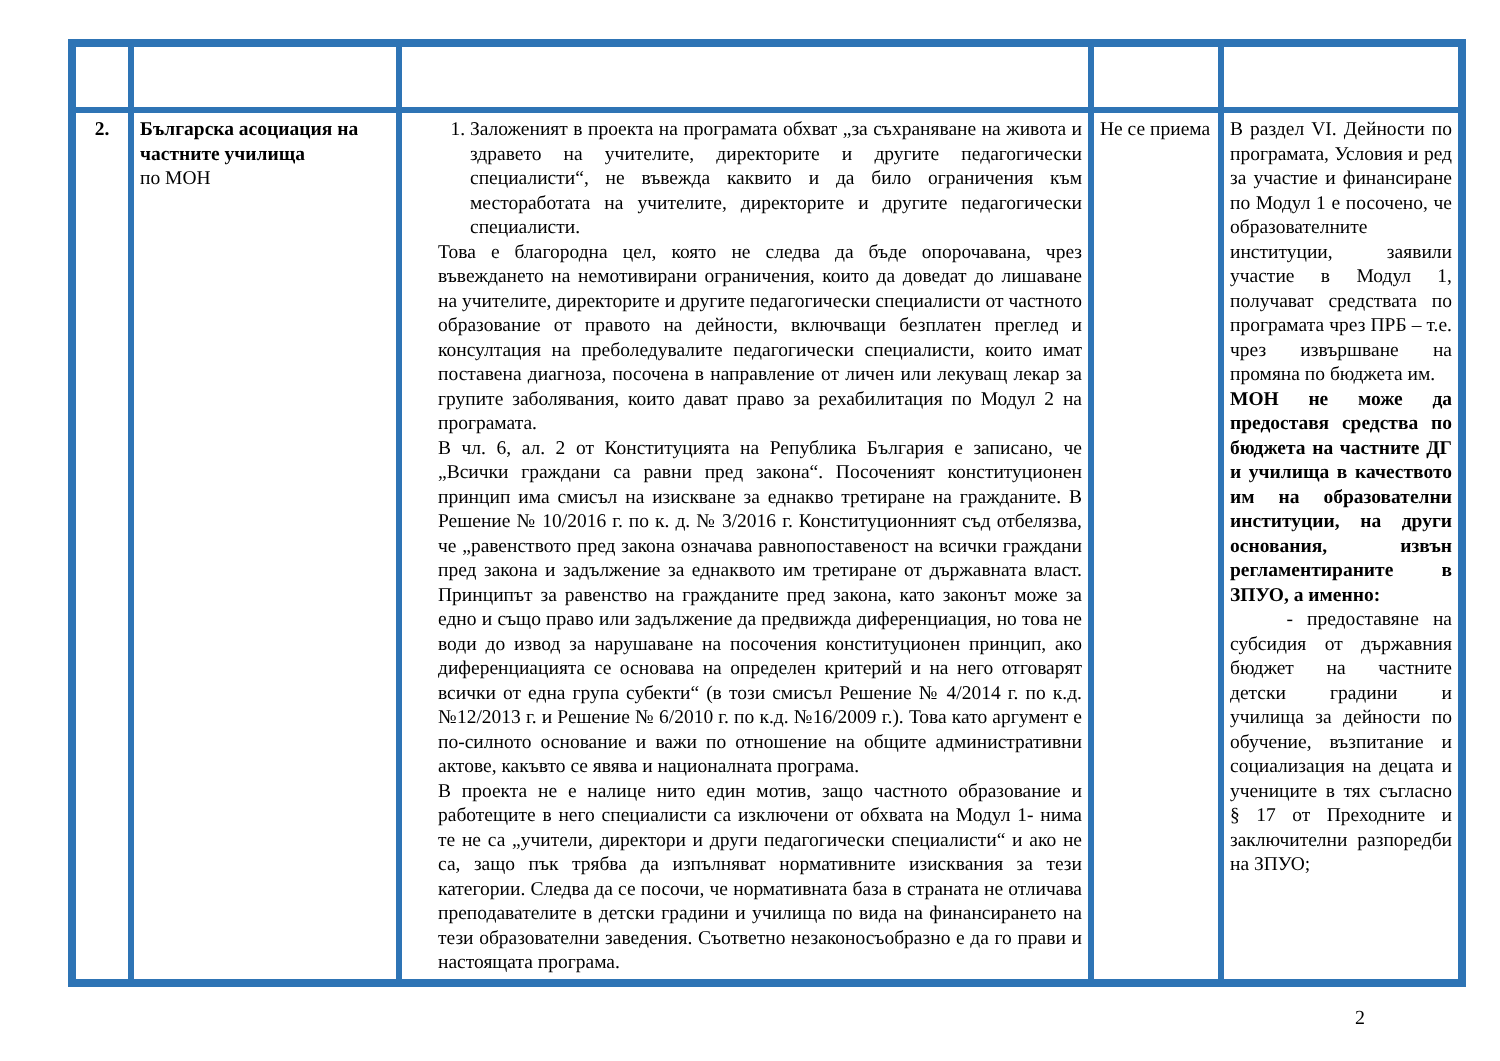| 2. | Българска асоциация на частните училища по МОН | 1. Заложеният в проекта на програмата обхват „за съхраняване на живота и здравето на учителите, директорите и другите педагогически специалисти“, не въвежда каквито и да било ограничения към местоработата на учителите, директорите и другите педагогически специалисти. Това е благородна цел, която не следва да бъде опорочавана, чрез въвеждането на немотивирани ограничения, които да доведат до лишаване на учителите, директорите и другите педагогически специалисти от частното образование от правото на дейности, включващи безплатен преглед и консултация на преболедувалите педагогически специалисти, които имат поставена диагноза, посочена в направление от личен или лекуващ лекар за групите заболявания, които дават право за рехабилитация по Модул 2 на програмата. В чл. 6, ал. 2 от Конституцията на Република България е записано, че „Всички граждани са равни пред закона“. Посоченият конституционен принцип има смисъл на изискване за еднакво третиране на гражданите. В Решение № 10/2016 г. по к. д. № 3/2016 г. Конституционният съд отбелязва, че „равенството пред закона означава равнопоставеност на всички граждани пред закона и задължение за еднаквото им третиране от държавната власт. Принципът за равенство на гражданите пред закона, като законът може за едно и също право или задължение да предвижда диференциация, но това не води до извод за нарушаване на посочения конституционен принцип, ако диференциацията се основава на определен критерий и на него отговарят всички от една група субекти“ (в този смисъл Решение № 4/2014 г. по к.д. №12/2013 г. и Решение № 6/2010 г. по к.д. №16/2009 г.). Това като аргумент е по-силното основание и важи по отношение на общите административни актове, какъвто се явява и националната програма. В проекта не е налице нито един мотив, защо частното образование и работещите в него специалисти са изключени от обхвата на Модул 1- нима те не са „учители, директори и други педагогически специалисти“ и ако не са, защо пък трябва да изпълняват нормативните изисквания за тези категории. Следва да се посочи, че нормативната база в страната не отличава преподавателите в детски градини и училища по вида на финансирането на тези образователни заведения. Съответно незаконосъобразно е да го прави и настоящата програма. | Не се приема | В раздел VI. Дейности по програмата, Условия и ред за участие и финансиране по Модул 1 е посочено, че образователните институции, заявили участие в Модул 1, получават средствата по програмата чрез ПРБ – т.е. чрез извършване на промяна по бюджета им. МОН не може да предоставя средства по бюджета на частните ДГ и училища в качеството им на образователни институции, на други основания, извън регламентираните в ЗПУО, а именно: - предоставяне на субсидия от държавния бюджет на частните детски градини и училища за дейности по обучение, възпитание и социализация на децата и учениците в тях съгласно § 17 от Преходните и заключителни разпоредби на ЗПУО; |
2